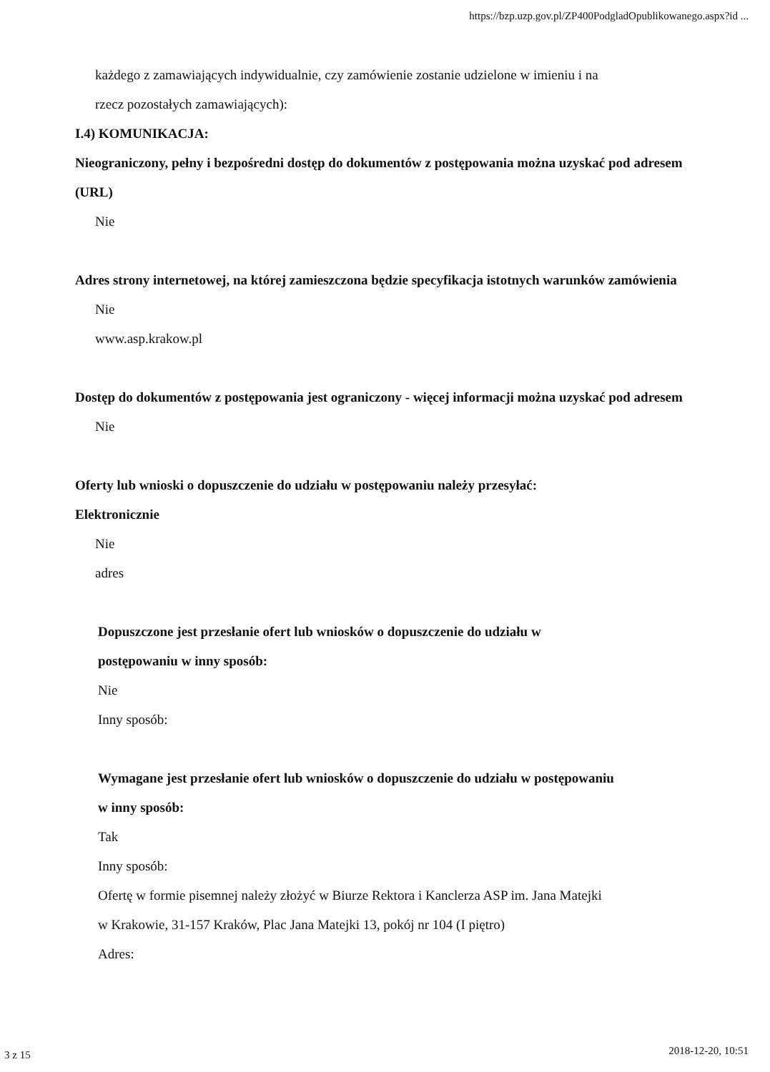https://bzp.uzp.gov.pl/ZP400PodgladOpublikowanego.aspx?id ...
każdego z zamawiających indywidualnie, czy zamówienie zostanie udzielone w imieniu i na
rzecz pozostałych zamawiających):
I.4) KOMUNIKACJA:
Nieograniczony, pełny i bezpośredni dostęp do dokumentów z postępowania można uzyskać pod adresem (URL)
Nie
Adres strony internetowej, na której zamieszczona będzie specyfikacja istotnych warunków zamówienia
Nie
www.asp.krakow.pl
Dostęp do dokumentów z postępowania jest ograniczony - więcej informacji można uzyskać pod adresem
Nie
Oferty lub wnioski o dopuszczenie do udziału w postępowaniu należy przesyłać:
Elektronicznie
Nie
adres
Dopuszczone jest przesłanie ofert lub wniosków o dopuszczenie do udziału w
postępowaniu w inny sposób:
Nie
Inny sposób:
Wymagane jest przesłanie ofert lub wniosków o dopuszczenie do udziału w postępowaniu
w inny sposób:
Tak
Inny sposób:
Ofertę w formie pisemnej należy złożyć w Biurze Rektora i Kanclerza ASP im. Jana Matejki
w Krakowie, 31-157 Kraków, Plac Jana Matejki 13, pokój nr 104 (I piętro)
Adres:
3 z 15 2018-12-20, 10:51